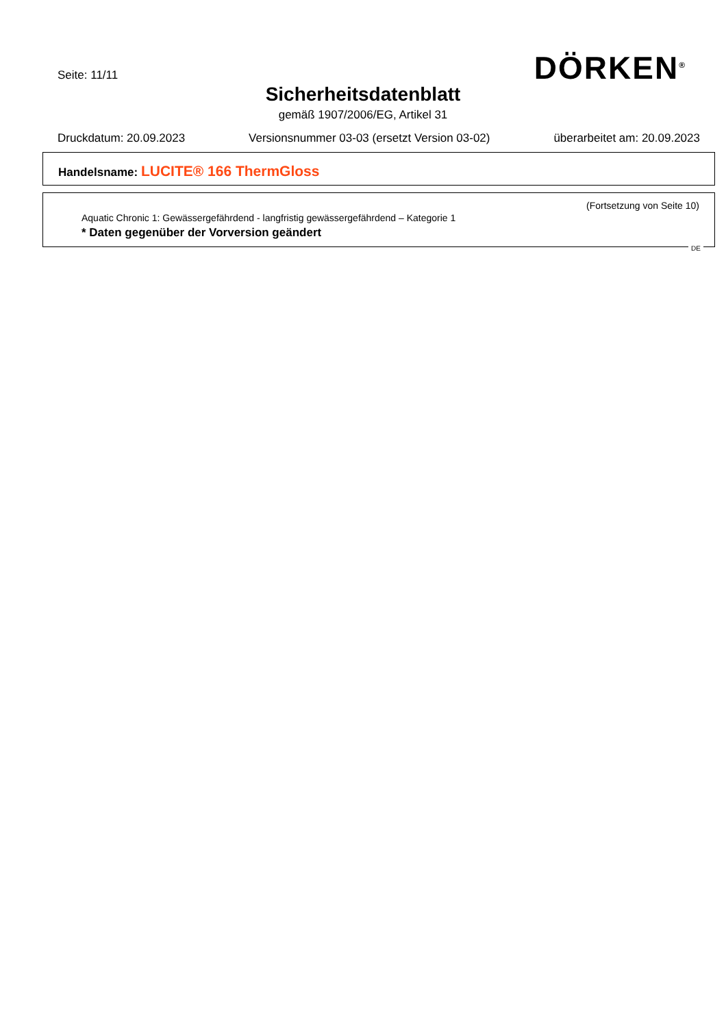Seite: 11/11 DÖRKEN<sup>®</sup>
Sicherheitsdatenblatt
gemäß 1907/2006/EG, Artikel 31
Druckdatum: 20.09.2023 Versionsnummer 03-03 (ersetzt Version 03-02) überarbeitet am: 20.09.2023
Handelsname: LUCITE® 166 ThermGloss
(Fortsetzung von Seite 10)
Aquatic Chronic 1: Gewässergefährdend - langfristig gewässergefährdend – Kategorie 1
* Daten gegenüber der Vorversion geändert
DE